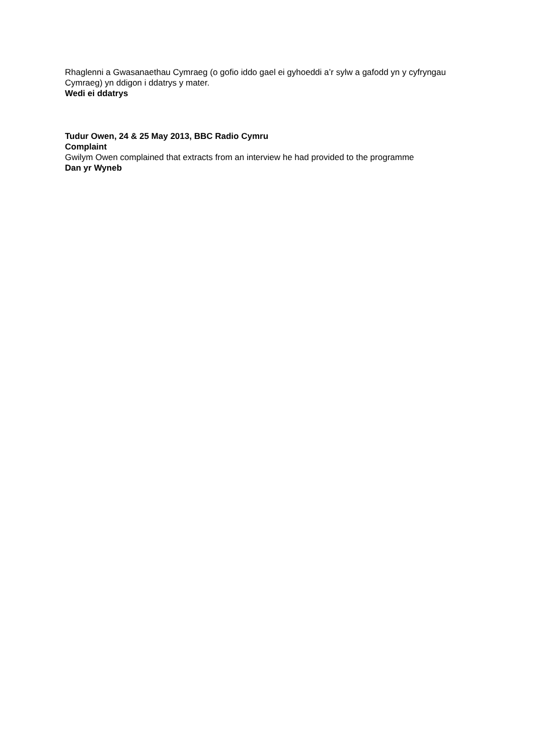Rhaglenni a Gwasanaethau Cymraeg (o gofio iddo gael ei gyhoeddi a’r sylw a gafodd yn y cyfryngau Cymraeg) yn ddigon i ddatrys y mater.
Wedi ei ddatrys
Tudur Owen, 24 & 25 May 2013, BBC Radio Cymru
Complaint
Gwilym Owen complained that extracts from an interview he had provided to the programme
Dan yr Wyneb